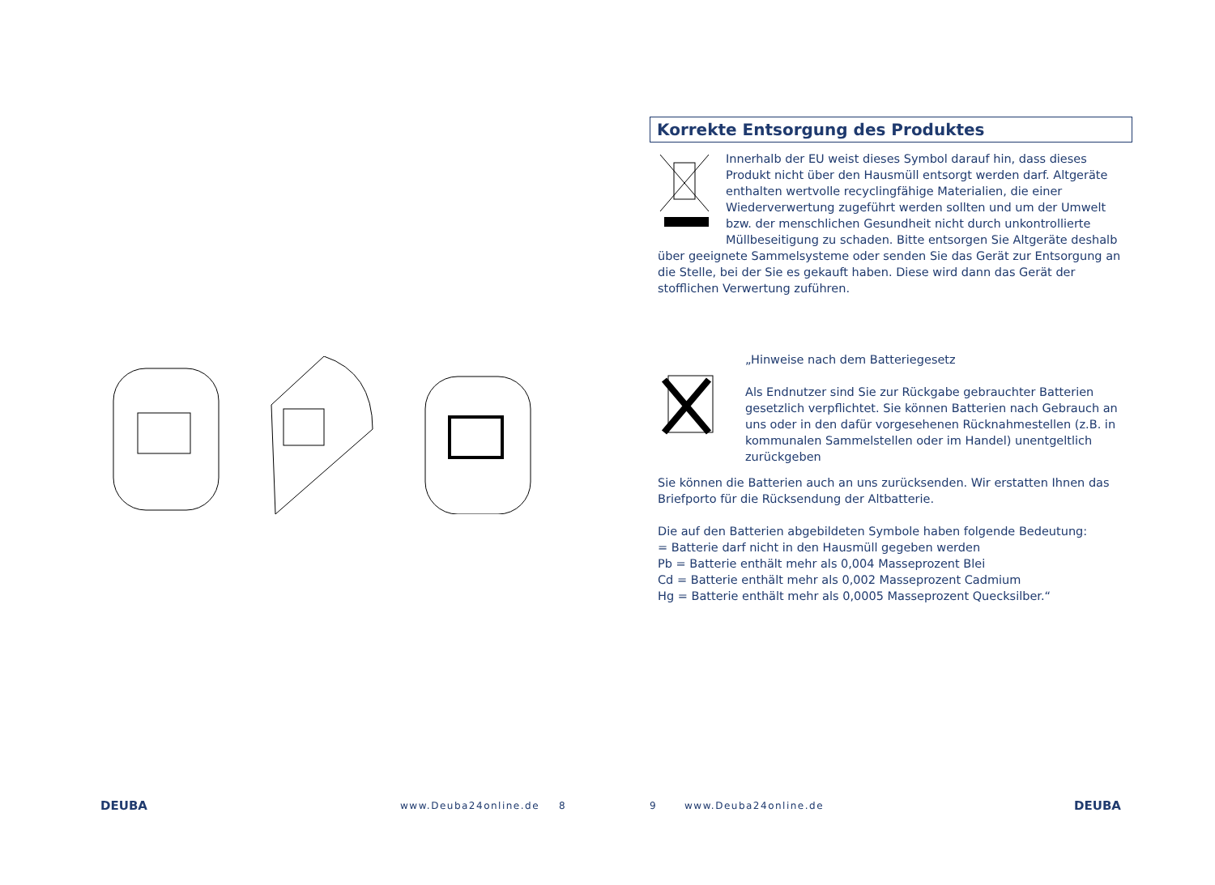DEUBA www.Deuba24online.de 8
Korrekte Entsorgung des Produktes
Innerhalb der EU weist dieses Symbol darauf hin, dass dieses Produkt nicht über den Hausmüll entsorgt werden darf. Altgeräte enthalten wertvolle recyclingfähige Materialien, die einer Wiederverwertung zugeführt werden sollten und um der Umwelt bzw. der menschlichen Gesundheit nicht durch unkontrollierte Müllbeseitigung zu schaden. Bitte entsorgen Sie Altgeräte deshalb über geeignete Sammelsysteme oder senden Sie das Gerät zur Entsorgung an die Stelle, bei der Sie es gekauft haben. Diese wird dann das Gerät der stofflichen Verwertung zuführen.
„Hinweise nach dem Batteriegesetz
Als Endnutzer sind Sie zur Rückgabe gebrauchter Batterien gesetzlich verpflichtet. Sie können Batterien nach Gebrauch an uns oder in den dafür vorgesehenen Rücknahmestellen (z.B. in kommunalen Sammelstellen oder im Handel) unentgeltlich zurückgeben
Sie können die Batterien auch an uns zurücksenden. Wir erstatten Ihnen das Briefporto für die Rücksendung der Altbatterie.
Die auf den Batterien abgebildeten Symbole haben folgende Bedeutung:
= Batterie darf nicht in den Hausmüll gegeben werden
Pb = Batterie enthält mehr als 0,004 Masseprozent Blei
Cd = Batterie enthält mehr als 0,002 Masseprozent Cadmium
Hg = Batterie enthält mehr als 0,0005 Masseprozent Quecksilber.“
9 www.Deuba24online.de DEUBA